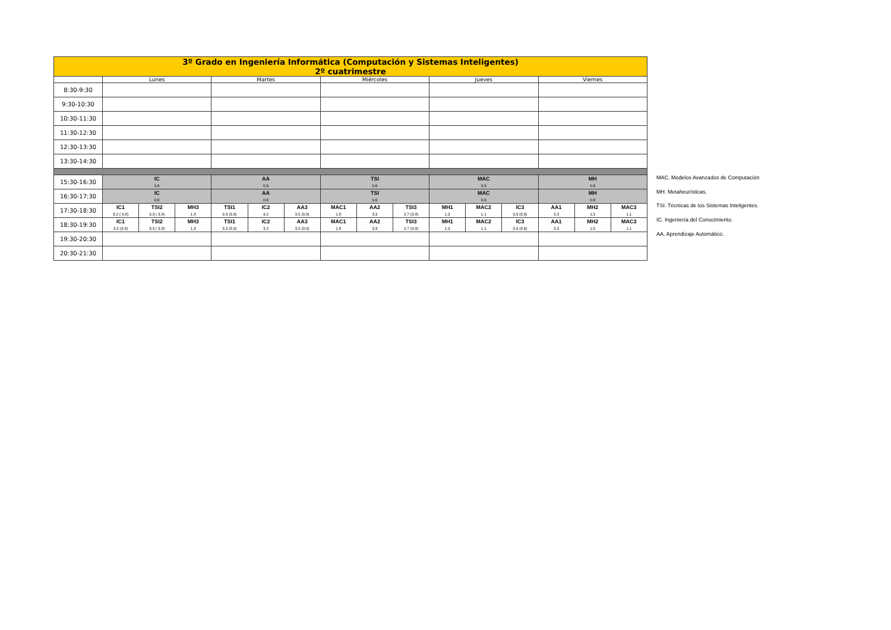| 3º Grado en Ingeniería Informática (Computación y Sistemas Inteligentes) 2º cuatrimestre | | | | | | | | | | | | | | | |
| | Lunes | | | Martes | | | Miércoles | | | Jueves | | | Viernes | | |
| 8:30-9:30 | | | | | | | | | | | | | | | |
| 9:30-10:30 | | | | | | | | | | | | | | | |
| 10:30-11:30 | | | | | | | | | | | | | | | |
| 11:30-12:30 | | | | | | | | | | | | | | | |
| 12:30-13:30 | | | | | | | | | | | | | | | |
| 13:30-14:30 | | | | | | | | | | | | | | | |
| 15:30-16:30 | IC 0.6 | | | AA 0.6 | | | TSI 0.6 | | | MAC 0.6 | | | MH 0.6 | | |
| 16:30-17:30 | IC 0.6 | | | AA 0.6 | | | TSI 0.6 | | | MAC 0.6 | | | MH 0.6 | | |
| 17:30-18:30 | IC1 3.2 ( 3.8) | TSI2 3.3 ( 3.8) | MH3 1.8 | TSI1 3.3 (3.9) | IC2 3.2 | AA3 3.5 (3.9) | MAC1 1.8 | AA2 3.3 | TSI3 2.7 (3.8) | MH1 1.3 | MAC2 1.1 | IC3 3.9 (3.6) | AA1 3.3 | MH2 1.5 | MAC3 1.1 |
| 18:30-19:30 | IC1 3.2 (3.8) | TSI2 3.3 ( 3.8) | MH3 1.8 | TSI1 3.3 (3.9) | IC2 3.2 | AA3 3.5 (3.9) | MAC1 1.8 | AA2 3.3 | TSI3 2.7 (3.8) | MH1 1.3 | MAC2 1.1 | IC3 3.9 (3.6) | AA1 3.3 | MH2 1.5 | MAC3 1.1 |
| 19:30-20:30 | | | | | | | | | | | | | | | |
| 20:30-21:30 | | | | | | | | | | | | | | | |
MAC. Modelos Avanzados de Computación
MH. Metaheurísticas.
TSI. Técnicas de los Sistemas Inteligentes.
IC. Ingeniería del Conocimiento.
AA. Aprendizaje Automático.